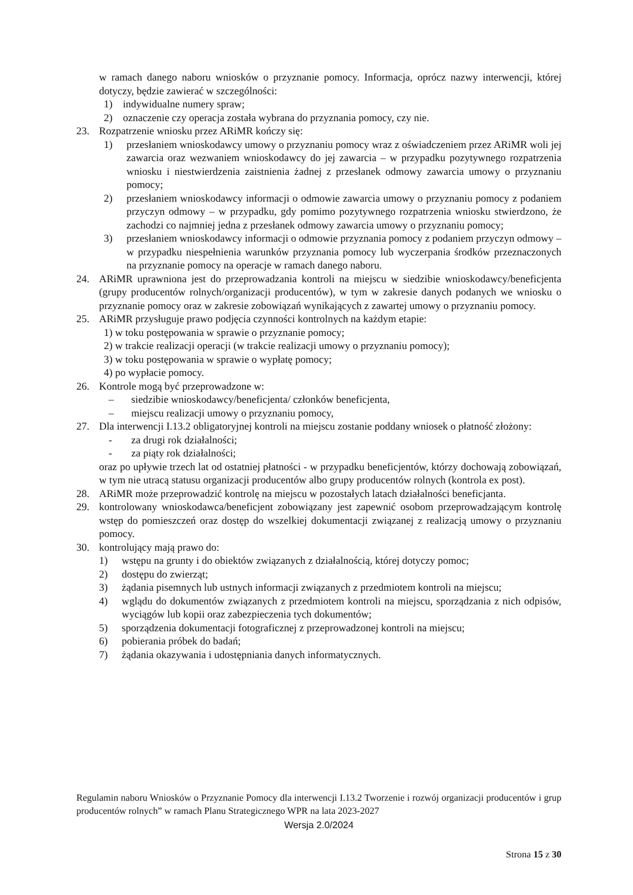w ramach danego naboru wniosków o przyznanie pomocy. Informacja, oprócz nazwy interwencji, której dotyczy, będzie zawierać w szczególności:
1) indywidualne numery spraw;
2) oznaczenie czy operacja została wybrana do przyznania pomocy, czy nie.
23. Rozpatrzenie wniosku przez ARiMR kończy się:
1) przesłaniem wnioskodawcy umowy o przyznaniu pomocy wraz z oświadczeniem przez ARiMR woli jej zawarcia oraz wezwaniem wnioskodawcy do jej zawarcia – w przypadku pozytywnego rozpatrzenia wniosku i niestwierdzenia zaistnienia żadnej z przesłanek odmowy zawarcia umowy o przyznaniu pomocy;
2) przesłaniem wnioskodawcy informacji o odmowie zawarcia umowy o przyznaniu pomocy z podaniem przyczyn odmowy – w przypadku, gdy pomimo pozytywnego rozpatrzenia wniosku stwierdzono, że zachodzi co najmniej jedna z przesłanek odmowy zawarcia umowy o przyznaniu pomocy;
3) przesłaniem wnioskodawcy informacji o odmowie przyznania pomocy z podaniem przyczyn odmowy – w przypadku niespełnienia warunków przyznania pomocy lub wyczerpania środków przeznaczonych na przyznanie pomocy na operacje w ramach danego naboru.
24. ARiMR uprawniona jest do przeprowadzania kontroli na miejscu w siedzibie wnioskodawcy/beneficjenta (grupy producentów rolnych/organizacji producentów), w tym w zakresie danych podanych we wniosku o przyznanie pomocy oraz w zakresie zobowiązań wynikających z zawartej umowy o przyznaniu pomocy.
25. ARiMR przysługuje prawo podjęcia czynności kontrolnych na każdym etapie:
1) w toku postępowania w sprawie o przyznanie pomocy;
2) w trakcie realizacji operacji (w trakcie realizacji umowy o przyznaniu pomocy);
3) w toku postępowania w sprawie o wypłatę pomocy;
4) po wypłacie pomocy.
26. Kontrole mogą być przeprowadzone w:
– siedzibie wnioskodawcy/beneficjenta/ członków beneficjenta,
– miejscu realizacji umowy o przyznaniu pomocy,
27. Dla interwencji I.13.2 obligatoryjnej kontroli na miejscu zostanie poddany wniosek o płatność złożony:
- za drugi rok działalności;
- za piąty rok działalności;
oraz po upływie trzech lat od ostatniej płatności - w przypadku beneficjentów, którzy dochowają zobowiązań, w tym nie utracą statusu organizacji producentów albo grupy producentów rolnych (kontrola ex post).
28. ARiMR może przeprowadzić kontrolę na miejscu w pozostałych latach działalności beneficjanta.
29. kontrolowany wnioskodawca/beneficjent zobowiązany jest zapewnić osobom przeprowadzającym kontrolę wstęp do pomieszczeń oraz dostęp do wszelkiej dokumentacji związanej z realizacją umowy o przyznaniu pomocy.
30. kontrolujący mają prawo do:
1) wstępu na grunty i do obiektów związanych z działalnością, której dotyczy pomoc;
2) dostępu do zwierząt;
3) żądania pisemnych lub ustnych informacji związanych z przedmiotem kontroli na miejscu;
4) wglądu do dokumentów związanych z przedmiotem kontroli na miejscu, sporządzania z nich odpisów, wyciągów lub kopii oraz zabezpieczenia tych dokumentów;
5) sporządzenia dokumentacji fotograficznej z przeprowadzonej kontroli na miejscu;
6) pobierania próbek do badań;
7) żądania okazywania i udostępniania danych informatycznych.
Regulamin naboru Wniosków o Przyznanie Pomocy dla interwencji I.13.2 Tworzenie i rozwój organizacji producentów i grup producentów rolnych” w ramach Planu Strategicznego WPR na lata 2023-2027
Wersja 2.0/2024
Strona 15 z 30